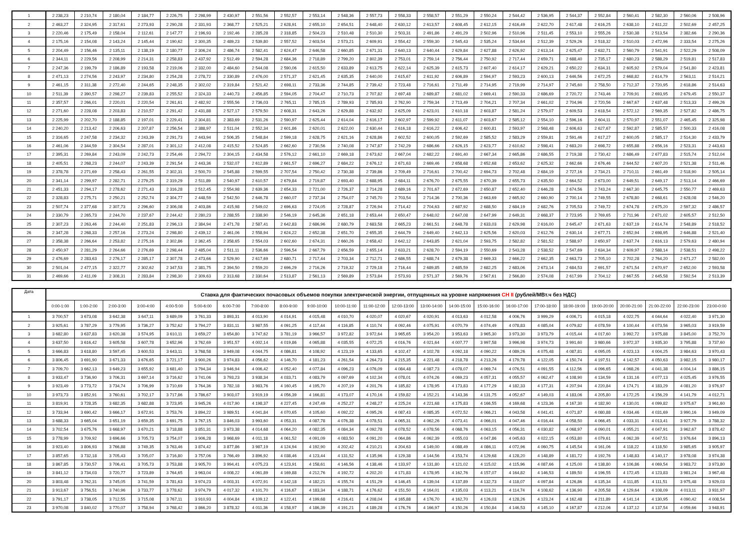| 1 | 2 238,23 | 2 210,74 | 2 180,04 | 2 184,77 | 2 226,75 | 2 298,99 | 2 430,97 | 2 551,56 | 2 552,57 | 2 553,14 | 2 548,36 | 2 557,73 | 2 558,33 | 2 558,57 | 2 551,29 | 2 550,24 | 2 544,42 | 2 536,95 | 2 544,37 | 2 552,84 | 2 560,41 | 2 582,30 | 2 560,06 | 2 508,96 |
| 2 | 2 463,27 | 2 324,95 | 2 317,61 | 2 273,93 | 2 290,28 | 2 331,93 | 2 368,77 | 2 525,21 | 2 628,91 | 2 655,10 | 2 654,51 | 2 648,40 | 2 630,12 | 2 613,57 | 2 608,45 | 2 612,15 | 2 616,49 | 2 622,70 | 2 617,48 | 2 616,25 | 2 638,10 | 2 611,22 | 2 502,69 | 2 457,25 |
| 3 | 2 220,46 | 2 175,49 | 2 158,04 | 2 112,61 | 2 147,77 | 2 196,93 | 2 192,46 | 2 285,28 | 2 318,85 | 2 504,23 | 2 510,48 | 2 510,30 | 2 503,31 | 2 491,86 | 2 491,29 | 2 502,96 | 2 510,96 | 2 511,45 | 2 553,10 | 2 555,26 | 2 530,38 | 2 513,54 | 2 382,66 | 2 290,36 |
| 4 | 2 175,16 | 2 154,08 | 2 143,24 | 2 145,44 | 2 190,62 | 2 300,35 | 2 489,23 | 2 539,80 | 2 557,52 | 2 603,54 | 2 573,21 | 2 609,91 | 2 554,42 | 2 559,30 | 2 545,43 | 2 535,24 | 2 534,64 | 2 512,39 | 2 529,26 | 2 518,32 | 2 510,03 | 2 472,96 | 2 333,54 | 2 275,26 |
| 5 | 2 204,49 | 2 156,46 | 2 135,11 | 2 138,19 | 2 180,77 | 2 306,24 | 2 486,74 | 2 582,41 | 2 624,47 | 2 646,58 | 2 660,85 | 2 671,31 | 2 640,13 | 2 640,44 | 2 629,84 | 2 627,88 | 2 626,92 | 2 613,14 | 2 625,47 | 2 632,71 | 2 560,79 | 2 541,91 | 2 522,29 | 2 508,09 |
| 6 | 2 344,11 | 2 229,56 | 2 208,99 | 2 214,31 | 2 258,83 | 2 437,92 | 2 512,49 | 2 594,28 | 2 684,36 | 2 718,89 | 2 799,20 | 2 802,39 | 2 753,01 | 2 759,14 | 2 756,44 | 2 750,92 | 2 717,44 | 2 659,71 | 2 688,40 | 2 735,17 | 2 680,23 | 2 588,29 | 2 519,81 | 2 517,83 |
| 7 | 2 247,36 | 2 199,79 | 2 186,89 | 2 193,58 | 2 219,06 | 2 332,00 | 2 484,60 | 2 544,08 | 2 590,06 | 2 615,50 | 2 633,89 | 2 613,75 | 2 622,14 | 2 625,39 | 2 615,73 | 2 607,40 | 2 614,17 | 2 629,21 | 2 650,22 | 2 634,31 | 2 605,92 | 2 579,04 | 2 541,80 | 2 423,81 |
| 8 | 2 471,13 | 2 274,56 | 2 243,97 | 2 234,80 | 2 254,28 | 2 278,72 | 2 330,89 | 2 476,00 | 2 571,37 | 2 621,45 | 2 635,35 | 2 640,00 | 2 615,67 | 2 611,92 | 2 606,89 | 2 594,97 | 2 593,23 | 2 600,13 | 2 646,56 | 2 672,25 | 2 668,82 | 2 614,79 | 2 563,11 | 2 514,21 |
| 9 | 2 461,15 | 2 311,38 | 2 272,40 | 2 244,65 | 2 248,35 | 2 302,02 | 2 319,84 | 2 521,42 | 2 698,11 | 2 733,36 | 2 744,85 | 2 739,42 | 2 723,48 | 2 716,61 | 2 711,49 | 2 714,95 | 2 719,99 | 2 714,97 | 2 745,60 | 2 758,50 | 2 712,37 | 2 720,95 | 2 618,86 | 2 514,63 |
| 10 | 2 511,39 | 2 390,57 | 2 298,27 | 2 239,83 | 2 255,52 | 2 324,33 | 2 440,73 | 2 456,85 | 2 594,05 | 2 704,47 | 2 710,73 | 2 707,82 | 2 697,48 | 2 689,87 | 2 681,02 | 2 669,41 | 2 590,33 | 2 686,69 | 2 720,72 | 2 743,46 | 2 709,91 | 2 693,95 | 2 679,45 | 2 550,37 |
| 11 | 2 357,57 | 2 266,01 | 2 220,01 | 2 220,54 | 2 261,61 | 2 482,92 | 2 555,56 | 2 736,03 | 2 765,11 | 2 785,15 | 2 789,93 | 2 785,93 | 2 762,90 | 2 759,34 | 2 713,49 | 2 704,21 | 2 707,34 | 2 661,02 | 2 704,96 | 2 720,56 | 2 667,67 | 2 637,48 | 2 513,33 | 2 499,26 |
| 12 | 2 271,60 | 2 228,08 | 2 203,83 | 2 210,57 | 2 291,42 | 2 431,88 | 2 527,17 | 2 579,50 | 2 608,31 | 2 643,26 | 2 629,88 | 2 632,92 | 2 625,09 | 2 623,01 | 2 610,18 | 2 603,87 | 2 581,24 | 2 579,07 | 2 609,53 | 2 618,54 | 2 572,12 | 2 569,35 | 2 527,82 | 2 486,75 |
| 13 | 2 225,99 | 2 202,70 | 2 188,85 | 2 197,01 | 2 229,41 | 2 304,81 | 2 383,69 | 2 531,26 | 2 590,97 | 2 625,44 | 2 614,04 | 2 616,17 | 2 602,97 | 2 599,92 | 2 611,07 | 2 603,67 | 2 585,12 | 2 554,10 | 2 596,16 | 2 604,11 | 2 570,97 | 2 551,07 | 2 465,45 | 2 325,98 |
| 14 | 2 240,20 | 2 213,42 | 2 206,63 | 2 207,87 | 2 256,54 | 2 388,97 | 2 511,04 | 2 552,34 | 2 601,86 | 2 620,01 | 2 622,00 | 2 630,44 | 2 616,18 | 2 616,22 | 2 606,42 | 2 600,81 | 2 593,97 | 2 568,48 | 2 606,63 | 2 627,67 | 2 592,87 | 2 585,57 | 2 500,33 | 2 416,08 |
| 15 | 2 316,65 | 2 247,58 | 2 234,32 | 2 243,39 | 2 291,73 | 2 443,94 | 2 506,35 | 2 548,84 | 2 599,18 | 2 628,75 | 2 621,16 | 2 628,86 | 2 602,52 | 2 600,05 | 2 592,69 | 2 585,52 | 2 583,29 | 2 559,81 | 2 591,46 | 2 617,27 | 2 600,05 | 2 585,17 | 2 514,30 | 2 433,79 |
| 16 | 2 461,06 | 2 344,59 | 2 304,54 | 2 287,01 | 2 301,12 | 2 412,08 | 2 415,52 | 2 524,85 | 2 662,60 | 2 730,56 | 2 740,08 | 2 747,87 | 2 742,29 | 2 686,66 | 2 626,15 | 2 623,77 | 2 610,62 | 2 598,41 | 2 683,20 | 2 698,72 | 2 655,88 | 2 656,16 | 2 523,31 | 2 443,63 |
| 17 | 2 395,31 | 2 269,84 | 2 243,09 | 2 242,73 | 2 254,46 | 2 294,72 | 2 304,15 | 2 434,58 | 2 576,12 | 2 661,10 | 2 669,18 | 2 673,62 | 2 667,04 | 2 682,22 | 2 691,40 | 2 667,34 | 2 665,86 | 2 686,55 | 2 719,38 | 2 730,42 | 2 686,49 | 2 677,83 | 2 515,74 | 2 512,04 |
| 18 | 2 405,51 | 2 268,23 | 2 244,07 | 2 243,39 | 2 291,54 | 2 443,36 | 2 532,07 | 2 612,89 | 2 661,57 | 2 696,27 | 2 684,22 | 2 676,12 | 2 671,63 | 2 669,46 | 2 658,68 | 2 652,68 | 2 653,62 | 2 625,32 | 2 662,66 | 2 676,46 | 2 644,52 | 2 607,20 | 2 521,38 | 2 511,46 |
| 19 | 2 378,78 | 2 271,69 | 2 258,43 | 2 261,55 | 2 302,31 | 2 500,70 | 2 545,88 | 2 599,55 | 2 707,54 | 2 750,42 | 2 730,38 | 2 739,86 | 2 709,49 | 2 716,61 | 2 700,42 | 2 694,73 | 2 702,48 | 2 684,19 | 2 727,16 | 2 734,21 | 2 710,11 | 2 661,49 | 2 518,90 | 2 505,14 |
| 20 | 2 341,14 | 2 299,97 | 2 282,71 | 2 279,25 | 2 319,29 | 2 511,89 | 2 540,97 | 2 610,57 | 2 679,84 | 2 719,87 | 2 693,40 | 2 688,95 | 2 684,11 | 2 676,70 | 2 675,55 | 2 670,39 | 2 655,73 | 2 635,50 | 2 664,52 | 2 673,00 | 2 649,51 | 2 649,17 | 2 513,14 | 2 466,69 |
| 21 | 2 451,33 | 2 294,17 | 2 278,62 | 2 271,43 | 2 316,28 | 2 512,45 | 2 554,98 | 2 639,36 | 2 654,33 | 2 721,00 | 2 726,37 | 2 714,28 | 2 689,16 | 2 701,67 | 2 672,69 | 2 650,87 | 2 652,40 | 2 646,28 | 2 674,56 | 2 743,24 | 2 667,30 | 2 645,75 | 2 550,77 | 2 469,63 |
| 22 | 2 328,83 | 2 275,71 | 2 250,21 | 2 252,74 | 2 304,77 | 2 448,59 | 2 542,50 | 2 646,78 | 2 660,07 | 2 737,34 | 2 754,07 | 2 745,70 | 2 703,54 | 2 714,36 | 2 700,36 | 2 663,69 | 2 665,92 | 2 660,90 | 2 700,14 | 2 749,55 | 2 678,80 | 2 668,61 | 2 628,08 | 2 546,20 |
| 23 | 2 507,74 | 2 377,68 | 2 307,73 | 2 296,60 | 2 306,08 | 2 403,86 | 2 415,98 | 2 549,02 | 2 696,63 | 2 724,05 | 2 728,87 | 2 726,94 | 2 714,42 | 2 704,63 | 2 687,92 | 2 688,50 | 2 684,19 | 2 682,76 | 2 705,53 | 2 749,72 | 2 674,78 | 2 675,20 | 2 597,32 | 2 486,57 |
| 24 | 2 330,79 | 2 265,73 | 2 244,70 | 2 237,67 | 2 244,42 | 2 280,23 | 2 288,55 | 2 338,90 | 2 546,19 | 2 645,36 | 2 651,18 | 2 653,44 | 2 650,47 | 2 648,02 | 2 647,08 | 2 647,99 | 2 649,31 | 2 668,37 | 2 723,95 | 2 769,65 | 2 711,96 | 2 671,02 | 2 605,57 | 2 512,50 |
| 25 | 2 307,23 | 2 263,46 | 2 244,40 | 2 251,83 | 2 296,13 | 2 384,94 | 2 471,78 | 2 587,41 | 2 642,83 | 2 686,96 | 2 680,79 | 2 683,58 | 2 665,23 | 2 661,51 | 2 648,78 | 2 633,03 | 2 629,98 | 2 616,00 | 2 645,47 | 2 671,63 | 2 637,19 | 2 614,74 | 2 548,89 | 2 518,52 |
| 26 | 2 347,28 | 2 268,33 | 2 257,16 | 2 273,24 | 2 298,80 | 2 439,12 | 2 461,06 | 2 558,94 | 2 624,22 | 2 652,38 | 2 651,70 | 2 655,35 | 2 644,79 | 2 649,40 | 2 642,13 | 2 625,56 | 2 620,03 | 2 612,76 | 2 630,14 | 2 677,71 | 2 652,94 | 2 698,95 | 2 646,88 | 2 521,40 |
| 27 | 2 358,38 | 2 266,64 | 2 253,82 | 2 275,16 | 2 302,86 | 2 362,45 | 2 358,65 | 2 554,03 | 2 602,60 | 2 674,31 | 2 660,26 | 2 658,42 | 2 642,12 | 2 643,85 | 2 621,04 | 2 593,75 | 2 582,82 | 2 581,52 | 2 588,97 | 2 650,97 | 2 637,74 | 2 616,13 | 2 579,63 | 2 480,94 |
| 28 | 2 450,97 | 2 281,29 | 2 264,66 | 2 276,69 | 2 298,44 | 2 485,04 | 2 511,11 | 2 536,66 | 2 596,54 | 2 667,79 | 2 656,59 | 2 655,14 | 2 633,21 | 2 628,70 | 2 594,19 | 2 550,69 | 2 543,28 | 2 538,52 | 2 547,69 | 2 634,34 | 2 609,97 | 2 588,14 | 2 538,51 | 2 498,22 |
| 29 | 2 476,69 | 2 283,63 | 2 276,17 | 2 285,17 | 2 307,78 | 2 473,66 | 2 529,90 | 2 617,69 | 2 680,71 | 2 717,44 | 2 703,34 | 2 712,71 | 2 686,55 | 2 688,74 | 2 679,38 | 2 669,33 | 2 666,22 | 2 662,35 | 2 663,73 | 2 705,10 | 2 702,28 | 2 764,20 | 2 671,27 | 2 582,00 |
| 30 | 2 501,04 | 2 477,15 | 2 322,77 | 2 302,62 | 2 347,53 | 2 381,75 | 2 394,50 | 2 559,20 | 2 696,29 | 2 716,26 | 2 719,32 | 2 729,18 | 2 716,44 | 2 689,85 | 2 685,59 | 2 682,25 | 2 683,06 | 2 673,14 | 2 684,53 | 2 691,57 | 2 671,54 | 2 670,97 | 2 652,00 | 2 593,58 |
| 31 | 2 469,66 | 2 411,09 | 2 308,31 | 2 283,84 | 2 298,30 | 2 309,63 | 2 313,68 | 2 330,64 | 2 513,87 | 2 561,13 | 2 569,89 | 2 573,84 | 2 573,93 | 2 571,37 | 2 569,76 | 2 567,61 | 2 566,80 | 2 574,08 | 2 617,99 | 2 704,12 | 2 667,55 | 2 645,58 | 2 592,54 | 2 513,39 |
| Дата | Ставка для фактических почасовых объемов покупки электрической энергии, отпущенных на уровне напряжения СН II (рублей/МВт.ч без НДС) | | | | | | | | | | | | | | | | | | | | | | | |
| --- | --- | --- | --- | --- | --- | --- | --- | --- | --- | --- | --- | --- | --- | --- | --- | --- | --- | --- | --- | --- | --- | --- | --- | --- |
| | 0:00-1:00 | 1:00-2:00 | 2:00-3:00 | 3:00-4:00 | 4:00-5:00 | 5:00-6:00 | 6:00-7:00 | 7:00-8:00 | 8:00-9:00 | 9:00-10:00 | 10:00-11:00 | 11:00-12:00 | 12:00-13:00 | 13:00-14:00 | 14:00-15:00 | 15:00-16:00 | 16:00-17:00 | 17:00-18:00 | 18:00-19:00 | 19:00-20:00 | 20:00-21:00 | 21:00-22:00 | 22:00-23:00 | 23:00-0:00 |
| 1 | 3 700,57 | 3 673,08 | 3 642,38 | 3 647,11 | 3 689,09 | 3 761,33 | 3 893,31 | 4 013,90 | 4 014,91 | 4 015,48 | 4 010,70 | 4 020,07 | 4 020,67 | 4 020,91 | 4 013,63 | 4 012,58 | 4 006,76 | 3 999,29 | 4 006,71 | 4 015,18 | 4 022,75 | 4 044,64 | 4 022,40 | 3 971,30 |
| 2 | 3 925,61 | 3 787,29 | 3 779,95 | 3 736,27 | 3 752,62 | 3 794,27 | 3 831,11 | 3 987,55 | 4 091,25 | 4 117,44 | 4 116,85 | 4 110,74 | 4 092,46 | 4 075,91 | 4 070,79 | 4 074,49 | 4 078,83 | 4 085,04 | 4 079,82 | 4 078,59 | 4 100,44 | 4 073,56 | 3 965,03 | 3 919,59 |
| 3 | 3 682,80 | 3 637,83 | 3 620,38 | 3 574,95 | 3 610,11 | 3 659,27 | 3 654,80 | 3 747,62 | 3 781,19 | 3 966,57 | 3 972,82 | 3 972,64 | 3 965,65 | 3 954,20 | 3 953,63 | 3 965,30 | 3 973,30 | 3 973,79 | 4 015,44 | 4 017,60 | 3 992,72 | 3 975,88 | 3 845,00 | 3 752,70 |
| 4 | 3 637,50 | 3 616,42 | 3 605,58 | 3 607,78 | 3 652,96 | 3 762,69 | 3 951,57 | 4 002,14 | 4 019,86 | 4 065,88 | 4 035,55 | 4 072,25 | 4 016,76 | 4 021,64 | 4 007,77 | 3 997,58 | 3 996,98 | 3 974,73 | 3 991,60 | 3 980,66 | 3 972,37 | 3 935,30 | 3 795,88 | 3 737,60 |
| 5 | 3 666,83 | 3 618,80 | 3 597,45 | 3 600,53 | 3 643,11 | 3 768,58 | 3 949,08 | 4 044,75 | 4 086,81 | 4 108,92 | 4 123,19 | 4 133,65 | 4 102,47 | 4 102,78 | 4 092,18 | 4 090,22 | 4 089,26 | 4 075,48 | 4 087,81 | 4 095,05 | 4 023,13 | 4 004,25 | 3 984,63 | 3 970,43 |
| 6 | 3 806,45 | 3 691,90 | 3 671,33 | 3 676,65 | 3 721,17 | 3 900,26 | 3 974,83 | 4 056,62 | 4 146,70 | 4 181,23 | 4 261,54 | 4 264,73 | 4 215,35 | 4 221,48 | 4 218,78 | 4 213,26 | 4 179,78 | 4 122,05 | 4 150,74 | 4 197,51 | 4 142,57 | 4 050,63 | 3 982,15 | 3 980,17 |
| 7 | 3 709,70 | 3 662,13 | 3 649,23 | 3 655,92 | 3 681,40 | 3 794,34 | 3 946,94 | 4 006,42 | 4 052,40 | 4 077,84 | 4 096,23 | 4 076,09 | 4 084,48 | 4 087,73 | 4 078,07 | 4 069,74 | 4 076,51 | 4 091,55 | 4 112,56 | 4 096,65 | 4 068,26 | 4 041,38 | 4 004,14 | 3 886,15 |
| 8 | 3 933,47 | 3 736,90 | 3 706,31 | 3 697,14 | 3 716,62 | 3 741,06 | 3 793,23 | 3 938,34 | 4 033,71 | 4 083,79 | 4 097,69 | 4 102,34 | 4 078,01 | 4 074,26 | 4 069,23 | 4 057,31 | 4 055,57 | 4 062,47 | 4 108,90 | 4 134,59 | 4 131,16 | 4 077,13 | 4 025,45 | 3 976,55 |
| 9 | 3 923,49 | 3 773,72 | 3 734,74 | 3 706,99 | 3 710,69 | 3 764,36 | 3 782,18 | 3 983,76 | 4 160,45 | 4 195,70 | 4 207,19 | 4 201,76 | 4 185,82 | 4 178,95 | 4 173,83 | 4 177,29 | 4 182,33 | 4 177,31 | 4 207,94 | 4 220,84 | 4 174,71 | 4 183,29 | 4 081,20 | 3 976,97 |
| 10 | 3 973,73 | 3 852,91 | 3 760,61 | 3 702,17 | 3 717,86 | 3 786,67 | 3 903,07 | 3 919,19 | 4 056,39 | 4 166,81 | 4 173,07 | 4 170,16 | 4 159,82 | 4 152,21 | 4 143,36 | 4 131,75 | 4 052,67 | 4 149,03 | 4 183,06 | 4 205,80 | 4 172,25 | 4 156,29 | 4 141,79 | 4 012,71 |
| 11 | 3 819,91 | 3 728,35 | 3 682,35 | 3 682,88 | 3 723,95 | 3 945,26 | 4 017,90 | 4 198,37 | 4 227,45 | 4 247,49 | 4 252,27 | 4 248,27 | 4 225,24 | 4 221,68 | 4 175,83 | 4 166,55 | 4 169,68 | 4 123,36 | 4 167,30 | 4 182,90 | 4 130,01 | 4 099,82 | 3 975,67 | 3 961,60 |
| 12 | 3 733,94 | 3 690,42 | 3 666,17 | 3 672,91 | 3 753,76 | 3 894,22 | 3 989,51 | 4 041,84 | 4 070,65 | 4 105,60 | 4 092,22 | 4 095,26 | 4 087,43 | 4 085,35 | 4 072,52 | 4 066,21 | 4 043,58 | 4 041,41 | 4 071,87 | 4 080,88 | 4 034,46 | 4 031,69 | 3 990,16 | 3 949,09 |
| 13 | 3 688,33 | 3 665,04 | 3 651,19 | 3 659,35 | 3 691,75 | 3 767,15 | 3 846,03 | 3 993,60 | 4 053,31 | 4 087,78 | 4 076,38 | 4 078,51 | 4 065,31 | 4 062,26 | 4 073,41 | 4 066,01 | 4 047,46 | 4 016,44 | 4 058,50 | 4 066,45 | 4 033,31 | 4 013,41 | 3 927,79 | 3 788,32 |
| 14 | 3 702,54 | 3 675,76 | 3 668,97 | 3 670,21 | 3 718,88 | 3 851,31 | 3 973,38 | 4 014,68 | 4 064,20 | 4 082,35 | 4 084,34 | 4 092,78 | 4 078,52 | 4 078,56 | 4 068,76 | 4 063,15 | 4 056,31 | 4 030,82 | 4 068,97 | 4 090,01 | 4 055,21 | 4 047,91 | 3 962,67 | 3 878,42 |
| 15 | 3 778,99 | 3 709,92 | 3 696,66 | 3 705,73 | 3 754,07 | 3 906,28 | 3 968,69 | 4 011,18 | 4 061,52 | 4 091,09 | 4 083,50 | 4 091,20 | 4 064,86 | 4 062,39 | 4 055,03 | 4 047,86 | 4 045,63 | 4 022,15 | 4 053,80 | 4 079,61 | 4 062,39 | 4 047,51 | 3 976,64 | 3 896,13 |
| 16 | 3 923,40 | 3 806,93 | 3 766,88 | 3 749,35 | 3 763,46 | 3 874,42 | 3 877,86 | 3 987,19 | 4 124,94 | 4 192,90 | 4 202,42 | 4 210,21 | 4 204,63 | 4 149,00 | 4 088,49 | 4 086,11 | 4 072,96 | 4 060,75 | 4 145,54 | 4 161,06 | 4 118,22 | 4 118,50 | 3 985,65 | 3 905,97 |
| 17 | 3 857,65 | 3 732,18 | 3 705,43 | 3 705,07 | 3 716,80 | 3 757,06 | 3 766,49 | 3 896,92 | 4 038,46 | 4 123,44 | 4 131,52 | 4 135,96 | 4 129,38 | 4 144,56 | 4 153,74 | 4 129,68 | 4 128,20 | 4 148,89 | 4 181,72 | 4 192,76 | 4 148,83 | 4 140,17 | 3 978,08 | 3 974,38 |
| 18 | 3 867,85 | 3 730,57 | 3 706,41 | 3 705,73 | 3 753,88 | 3 905,70 | 3 994,41 | 4 075,23 | 4 123,91 | 4 158,61 | 4 146,56 | 4 138,46 | 4 133,97 | 4 131,80 | 4 121,02 | 4 115,02 | 4 115,96 | 4 087,66 | 4 125,00 | 4 138,80 | 4 106,86 | 4 069,54 | 3 983,72 | 3 973,80 |
| 19 | 3 841,12 | 3 734,03 | 3 720,77 | 3 723,89 | 3 764,65 | 3 963,04 | 4 008,22 | 4 061,89 | 4 169,88 | 4 212,76 | 4 192,72 | 4 202,20 | 4 171,83 | 4 178,95 | 4 162,76 | 4 157,07 | 4 164,82 | 4 146,53 | 4 189,50 | 4 196,55 | 4 172,45 | 4 123,83 | 3 981,24 | 3 967,48 |
| 20 | 3 803,48 | 3 762,31 | 3 745,05 | 3 741,59 | 3 781,63 | 3 974,23 | 4 003,31 | 4 072,91 | 4 142,18 | 4 182,21 | 4 155,74 | 4 151,29 | 4 146,45 | 4 139,04 | 4 137,89 | 4 132,73 | 4 118,07 | 4 097,84 | 4 126,86 | 4 135,34 | 4 111,85 | 4 111,51 | 3 975,48 | 3 929,03 |
| 21 | 3 913,67 | 3 756,51 | 3 740,96 | 3 733,77 | 3 778,62 | 3 974,79 | 4 017,32 | 4 101,70 | 4 116,67 | 4 183,34 | 4 188,71 | 4 176,62 | 4 151,50 | 4 164,01 | 4 135,03 | 4 113,21 | 4 114,74 | 4 108,62 | 4 136,90 | 4 205,58 | 4 129,64 | 4 108,09 | 4 013,11 | 3 931,97 |
| 22 | 3 791,17 | 3 738,05 | 3 712,55 | 3 715,08 | 3 767,11 | 3 910,93 | 4 004,84 | 4 109,12 | 4 122,41 | 4 199,68 | 4 216,41 | 4 208,04 | 4 165,88 | 4 176,70 | 4 162,70 | 4 126,03 | 4 128,26 | 4 123,24 | 4 162,48 | 4 211,89 | 4 141,14 | 4 130,95 | 4 090,42 | 4 008,54 |
| 23 | 3 970,08 | 3 840,02 | 3 770,07 | 3 758,94 | 3 768,42 | 3 866,20 | 3 878,32 | 4 011,36 | 4 158,97 | 4 186,39 | 4 191,21 | 4 189,28 | 4 176,76 | 4 166,97 | 4 150,26 | 4 150,84 | 4 146,53 | 4 145,10 | 4 167,87 | 4 212,06 | 4 137,12 | 4 137,54 | 4 059,66 | 3 948,91 |